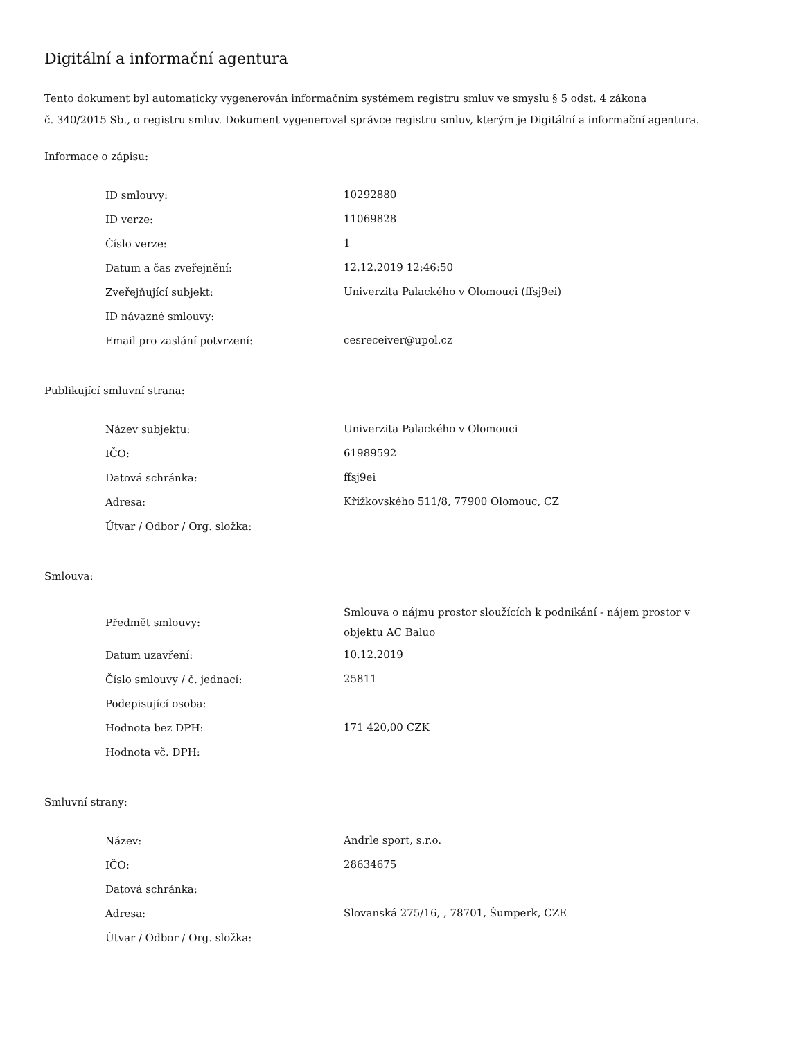Digitální a informační agentura
Tento dokument byl automaticky vygenerován informačním systémem registru smluv ve smyslu § 5 odst. 4 zákona
č. 340/2015 Sb., o registru smluv. Dokument vygeneroval správce registru smluv, kterým je Digitální a informační agentura.
Informace o zápisu:
| ID smlouvy: | 10292880 |
| ID verze: | 11069828 |
| Číslo verze: | 1 |
| Datum a čas zveřejnění: | 12.12.2019 12:46:50 |
| Zveřejňující subjekt: | Univerzita Palackého v Olomouci (ffsj9ei) |
| ID návazné smlouvy: | |
| Email pro zaslání potvrzení: | cesreceiver@upol.cz |
Publikující smluvní strana:
| Název subjektu: | Univerzita Palackého v Olomouci |
| IČO: | 61989592 |
| Datová schránka: | ffsj9ei |
| Adresa: | Křížkovského 511/8, 77900 Olomouc, CZ |
| Útvar / Odbor / Org. složka: | |
Smlouva:
| Předmět smlouvy: | Smlouva o nájmu prostor sloužících k podnikání - nájem prostor v objektu AC Baluo |
| Datum uzavření: | 10.12.2019 |
| Číslo smlouvy / č. jednací: | 25811 |
| Podepisující osoba: | |
| Hodnota bez DPH: | 171 420,00 CZK |
| Hodnota vč. DPH: | |
Smluvní strany:
| Název: | Andrle sport, s.r.o. |
| IČO: | 28634675 |
| Datová schránka: | |
| Adresa: | Slovanská 275/16, , 78701, Šumperk, CZE |
| Útvar / Odbor / Org. složka: | |